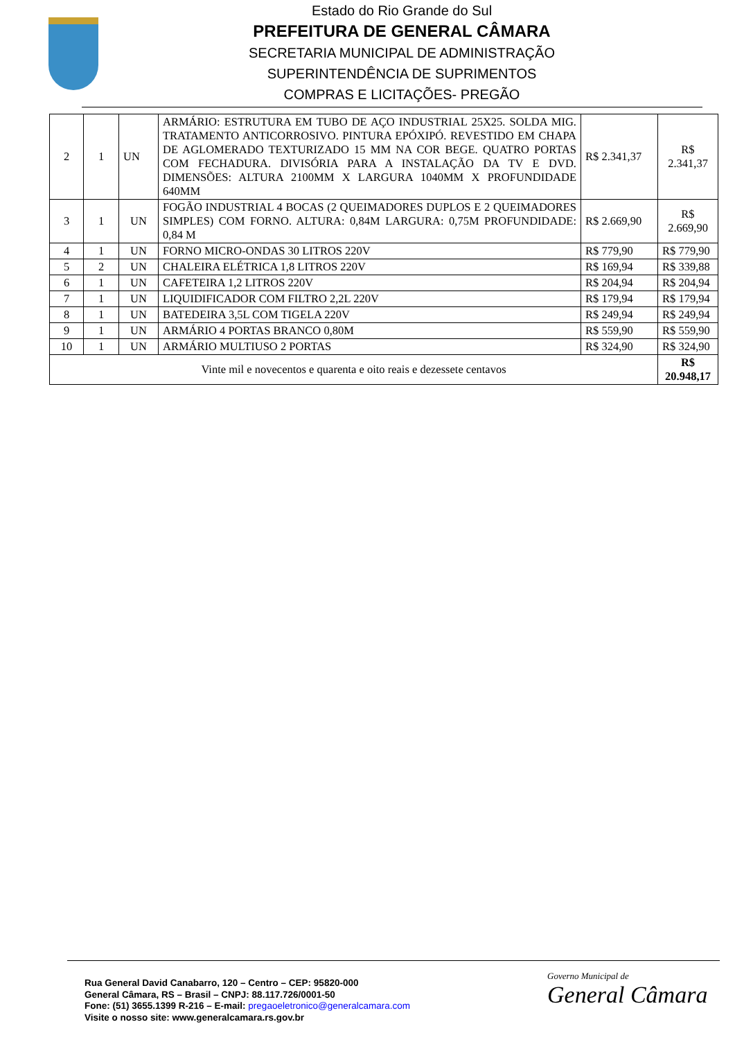Estado do Rio Grande do Sul
PREFEITURA DE GENERAL CÂMARA
SECRETARIA MUNICIPAL DE ADMINISTRAÇÃO
SUPERINTENDÊNCIA DE SUPRIMENTOS
COMPRAS E LICITAÇÕES- PREGÃO
| 2 | 1 | UN | ARMÁRIO: ESTRUTURA EM TUBO DE AÇO INDUSTRIAL 25X25. SOLDA MIG. TRATAMENTO ANTICORROSIVO. PINTURA EPÓXIPÓ. REVESTIDO EM CHAPA DE AGLOMERADO TEXTURIZADO 15 MM NA COR BEGE. QUATRO PORTAS COM FECHADURA. DIVISÓRIA PARA A INSTALAÇÃO DA TV E DVD. DIMENSÕES: ALTURA 2100MM X LARGURA 1040MM X PROFUNDIDADE 640MM | R$ 2.341,37 | R$ 2.341,37 |
| 3 | 1 | UN | FOGÃO INDUSTRIAL 4 BOCAS (2 QUEIMADORES DUPLOS E 2 QUEIMADORES SIMPLES) COM FORNO. ALTURA: 0,84M LARGURA: 0,75M PROFUNDIDADE: 0,84 M | R$ 2.669,90 | R$ 2.669,90 |
| 4 | 1 | UN | FORNO MICRO-ONDAS 30 LITROS 220V | R$ 779,90 | R$ 779,90 |
| 5 | 2 | UN | CHALEIRA ELÉTRICA 1,8 LITROS 220V | R$ 169,94 | R$ 339,88 |
| 6 | 1 | UN | CAFETEIRA 1,2 LITROS 220V | R$ 204,94 | R$ 204,94 |
| 7 | 1 | UN | LIQUIDIFICADOR COM FILTRO 2,2L 220V | R$ 179,94 | R$ 179,94 |
| 8 | 1 | UN | BATEDEIRA 3,5L COM TIGELA 220V | R$ 249,94 | R$ 249,94 |
| 9 | 1 | UN | ARMÁRIO 4 PORTAS BRANCO 0,80M | R$ 559,90 | R$ 559,90 |
| 10 | 1 | UN | ARMÁRIO MULTIUSO 2 PORTAS | R$ 324,90 | R$ 324,90 |
| Vinte mil e novecentos e quarenta e oito reais e dezessete centavos | | | | | R$ 20.948,17 |
Rua General David Canabarro, 120 – Centro – CEP: 95820-000
General Câmara, RS – Brasil – CNPJ: 88.117.726/0001-50
Fone: (51) 3655.1399 R-216 – E-mail: pregaoeletronico@generalcamara.com
Visite o nosso site: www.generalcamara.rs.gov.br
Governo Municipal de
General Câmara